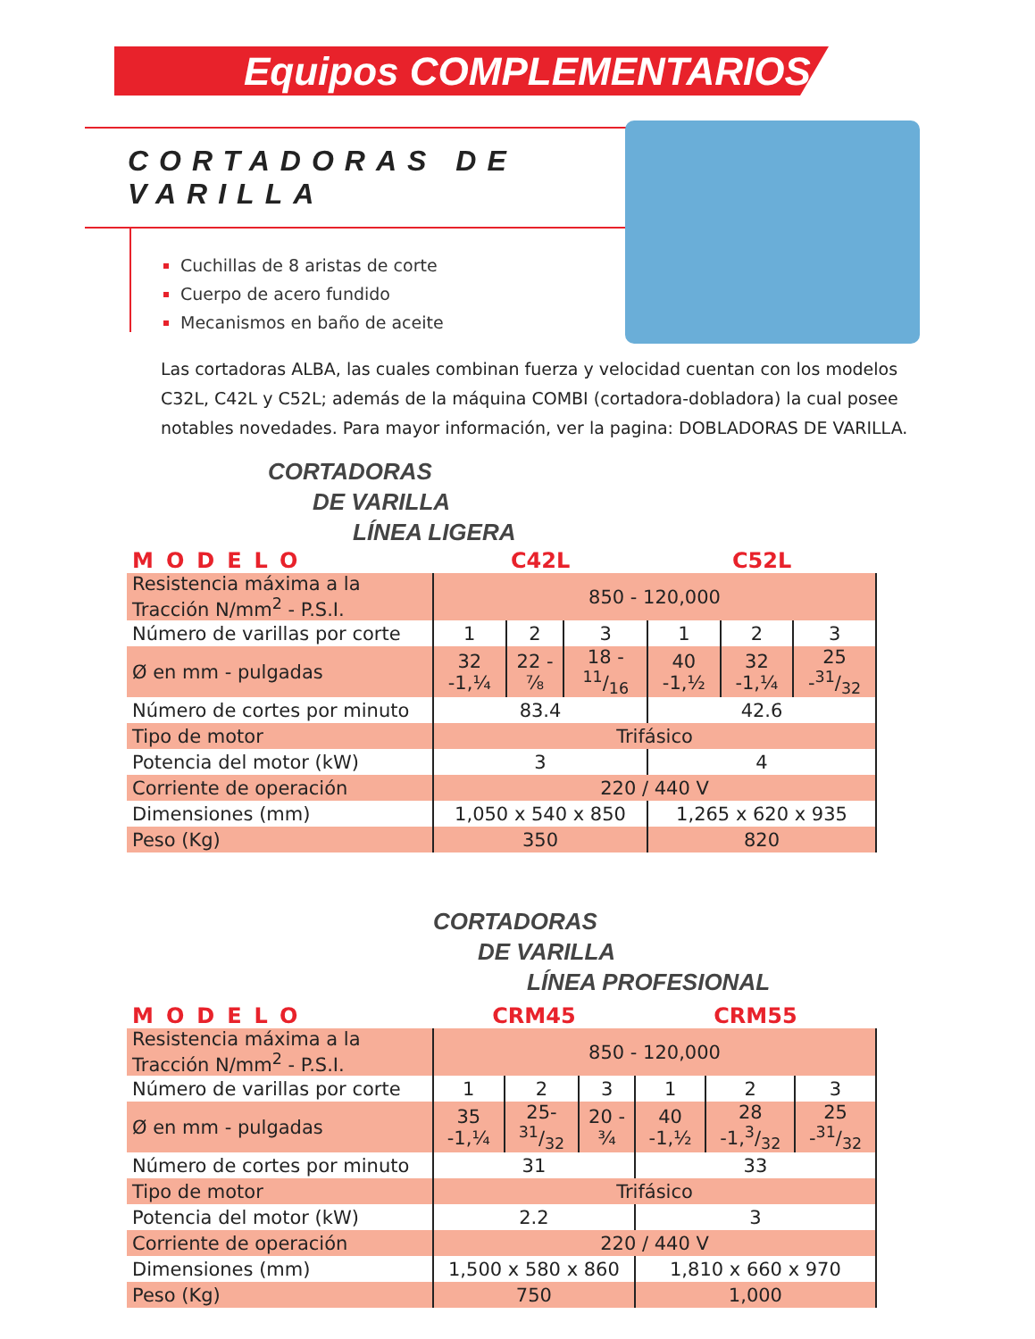Equipos COMPLEMENTARIOS
CORTADORAS DE VARILLA
Cuchillas de 8 aristas de corte
Cuerpo de acero fundido
Mecanismos en baño de aceite
Las cortadoras ALBA, las cuales combinan fuerza y velocidad cuentan con los modelos C32L, C42L y C52L; además de la máquina COMBI (cortadora-dobladora) la cual posee notables novedades. Para mayor información, ver la pagina: DOBLADORAS DE VARILLA.
CORTADORAS
DE VARILLA
LÍNEA LIGERA
| MODELO | C42L | | | C52L | | |
| Resistencia máxima a la Tracción N/mm<sup>2</sup> - P.S.I. | 850 - 120,000 | | | | | |
| Número de varillas por corte | 1 | 2 | 3 | 1 | 2 | 3 |
| Ø en mm - pulgadas | 32 -1,¼ | 22 - ⅞ | 18 - 11/16 | 40 -1,½ | 32 -1,¼ | 25 -31/32 |
| Número de cortes por minuto | 83.4 | | | 42.6 | | |
| Tipo de motor | Trifásico | | | | | |
| Potencia del motor (kW) | 3 | | | 4 | | |
| Corriente de operación | 220 / 440 V | | | | | |
| Dimensiones (mm) | 1,050 x 540 x 850 | | | 1,265 x 620 x 935 | | |
| Peso (Kg) | 350 | | | 820 | | |
CORTADORAS
DE VARILLA
LÍNEA PROFESIONAL
| MODELO | CRM45 | | | CRM55 | | |
| Resistencia máxima a la Tracción N/mm<sup>2</sup> - P.S.I. | 850 - 120,000 | | | | | |
| Número de varillas por corte | 1 | 2 | 3 | 1 | 2 | 3 |
| Ø en mm - pulgadas | 35 -1,¼ | 25-31/32 | 20 - ¾ | 40 -1,½ | 28 -1,3/32 | 25 -31/32 |
| Número de cortes por minuto | 31 | | | 33 | | |
| Tipo de motor | Trifásico | | | | | |
| Potencia del motor (kW) | 2.2 | | | 3 | | |
| Corriente de operación | 220 / 440 V | | | | | |
| Dimensiones (mm) | 1,500 x 580 x 860 | | | 1,810 x 660 x 970 | | |
| Peso (Kg) | 750 | | | 1,000 | | |